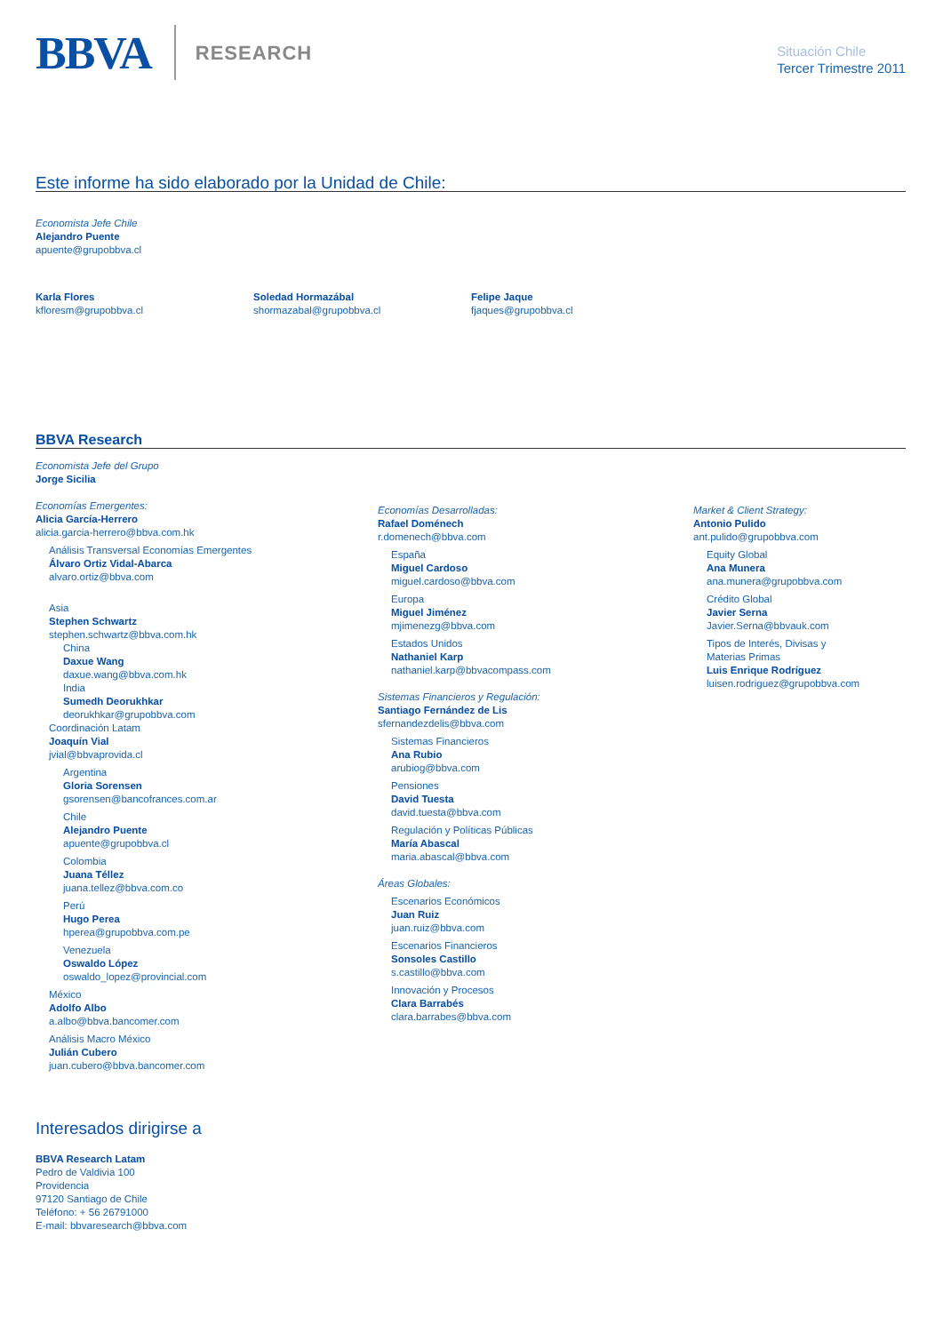BBVA
RESEARCH
Situación Chile
Tercer Trimestre 2011
Este informe ha sido elaborado por la Unidad de Chile:
Economista Jefe Chile
Alejandro Puente
apuente@grupobbva.cl
Karla Flores
kfloresm@grupobbva.cl
Soledad Hormazábal
shormazabal@grupobbva.cl
Felipe Jaque
fjaques@grupobbva.cl
BBVA Research
Economista Jefe del Grupo
Jorge Sicilia
Economías Emergentes:
Alicia García-Herrero
alicia.garcia-herrero@bbva.com.hk
Análisis Transversal Economías Emergentes
Álvaro Ortiz Vidal-Abarca
alvaro.ortiz@bbva.com
Asia
Stephen Schwartz
stephen.schwartz@bbva.com.hk
China
Daxue Wang
daxue.wang@bbva.com.hk
India
Sumedh Deorukhkar
deorukhkar@grupobbva.com
Coordinación Latam
Joaquín Vial
jvial@bbvaprovida.cl
Argentina
Gloria Sorensen
gsorensen@bancofrances.com.ar
Chile
Alejandro Puente
apuente@grupobbva.cl
Colombia
Juana Téllez
juana.tellez@bbva.com.co
Perú
Hugo Perea
hperea@grupobbva.com.pe
Venezuela
Oswaldo López
oswaldo_lopez@provincial.com
México
Adolfo Albo
a.albo@bbva.bancomer.com
Análisis Macro México
Julián Cubero
juan.cubero@bbva.bancomer.com
Economías Desarrolladas:
Rafael Doménech
r.domenech@bbva.com
España
Miguel Cardoso
miguel.cardoso@bbva.com
Europa
Miguel Jiménez
mjimenezg@bbva.com
Estados Unidos
Nathaniel Karp
nathaniel.karp@bbvacompass.com
Sistemas Financieros y Regulación:
Santiago Fernández de Lis
sfernandezdelis@bbva.com
Sistemas Financieros
Ana Rubio
arubiog@bbva.com
Pensiones
David Tuesta
david.tuesta@bbva.com
Regulación y Políticas Públicas
María Abascal
maria.abascal@bbva.com
Áreas Globales:
Escenarios Económicos
Juan Ruiz
juan.ruiz@bbva.com
Escenarios Financieros
Sonsoles Castillo
s.castillo@bbva.com
Innovación y Procesos
Clara Barrabés
clara.barrabes@bbva.com
Market & Client Strategy:
Antonio Pulido
ant.pulido@grupobbva.com
Equity Global
Ana Munera
ana.munera@grupobbva.com
Crédito Global
Javier Serna
Javier.Serna@bbvauk.com
Tipos de Interés, Divisas y
Materias Primas
Luis Enrique Rodríguez
luisen.rodriguez@grupobbva.com
Interesados dirigirse a
BBVA Research Latam
Pedro de Valdivia 100
Providencia
97120 Santiago de Chile
Teléfono: + 56 26791000
E-mail: bbvaresearch@bbva.com